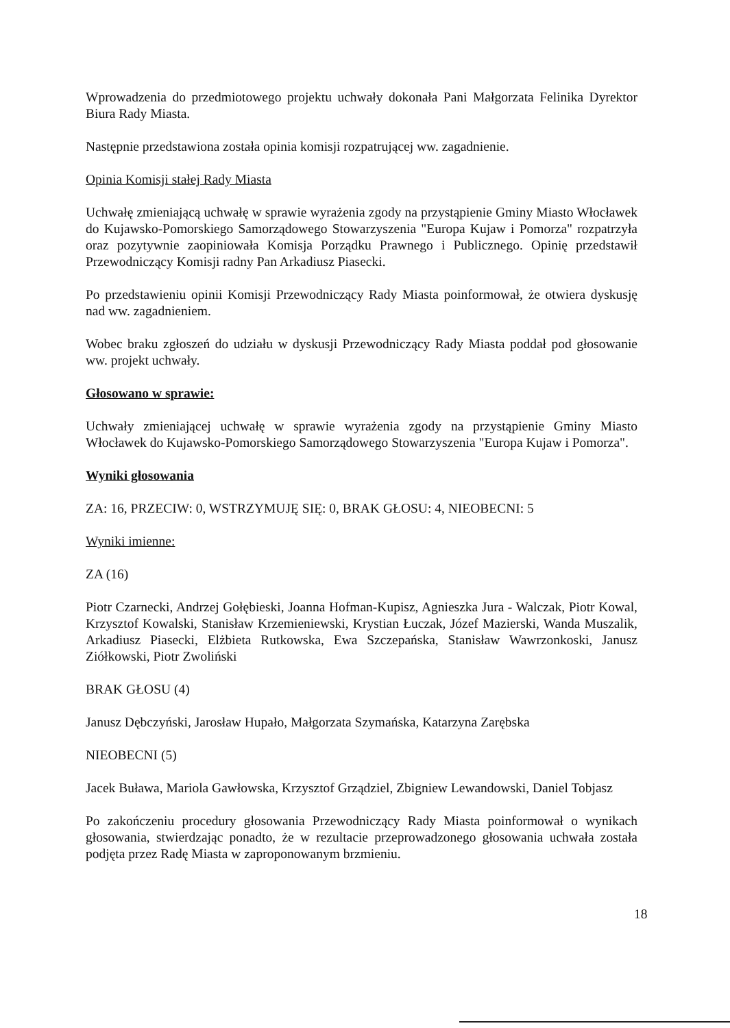Wprowadzenia do przedmiotowego projektu uchwały dokonała Pani Małgorzata Felinika Dyrektor Biura Rady Miasta.
Następnie przedstawiona została opinia komisji rozpatrującej ww. zagadnienie.
Opinia Komisji stałej Rady Miasta
Uchwałę zmieniającą uchwałę w sprawie wyrażenia zgody na przystąpienie Gminy Miasto Włocławek do Kujawsko-Pomorskiego Samorządowego Stowarzyszenia "Europa Kujaw i Pomorza" rozpatrzyła oraz pozytywnie zaopiniowała Komisja Porządku Prawnego i Publicznego. Opinię przedstawił Przewodniczący Komisji radny Pan Arkadiusz Piasecki.
Po przedstawieniu opinii Komisji Przewodniczący Rady Miasta poinformował, że otwiera dyskusję nad ww. zagadnieniem.
Wobec braku zgłoszeń do udziału w dyskusji Przewodniczący Rady Miasta poddał pod głosowanie ww. projekt uchwały.
Głosowano w sprawie:
Uchwały zmieniającej uchwałę w sprawie wyrażenia zgody na przystąpienie Gminy Miasto Włocławek do Kujawsko-Pomorskiego Samorządowego Stowarzyszenia "Europa Kujaw i Pomorza".
Wyniki głosowania
ZA: 16, PRZECIW: 0, WSTRZYMUJĘ SIĘ: 0, BRAK GŁOSU: 4, NIEOBECNI: 5
Wyniki imienne:
ZA (16)
Piotr Czarnecki, Andrzej Gołębieski, Joanna Hofman-Kupisz, Agnieszka Jura - Walczak, Piotr Kowal, Krzysztof Kowalski, Stanisław Krzemieniewski, Krystian Łuczak, Józef Mazierski, Wanda Muszalik, Arkadiusz Piasecki, Elżbieta Rutkowska, Ewa Szczepańska, Stanisław Wawrzonkoski, Janusz Ziółkowski, Piotr Zwoliński
BRAK GŁOSU (4)
Janusz Dębczyński, Jarosław Hupało, Małgorzata Szymańska, Katarzyna Zarębska
NIEOBECNI (5)
Jacek Buława, Mariola Gawłowska, Krzysztof Grządziel, Zbigniew Lewandowski, Daniel Tobjasz
Po zakończeniu procedury głosowania Przewodniczący Rady Miasta poinformował o wynikach głosowania, stwierdzając ponadto, że w rezultacie przeprowadzonego głosowania uchwała została podjęta przez Radę Miasta w zaproponowanym brzmieniu.
18